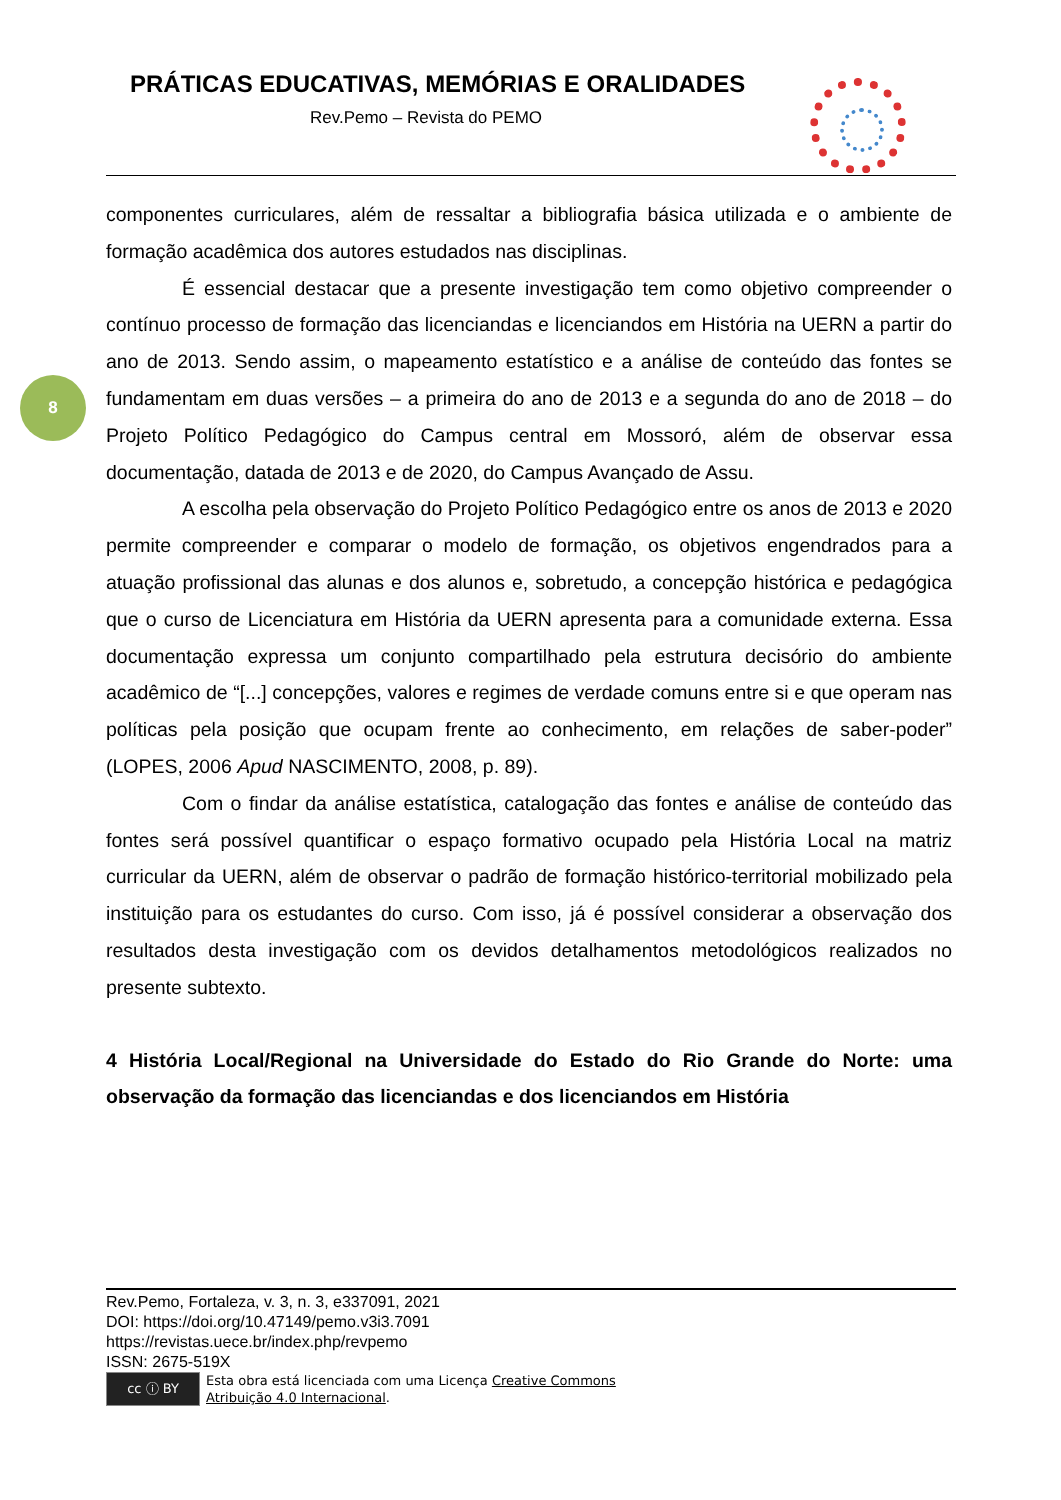PRÁTICAS EDUCATIVAS, MEMÓRIAS E ORALIDADES
Rev.Pemo – Revista do PEMO
8
componentes curriculares, além de ressaltar a bibliografia básica utilizada e o ambiente de formação acadêmica dos autores estudados nas disciplinas.
É essencial destacar que a presente investigação tem como objetivo compreender o contínuo processo de formação das licenciandas e licenciandos em História na UERN a partir do ano de 2013. Sendo assim, o mapeamento estatístico e a análise de conteúdo das fontes se fundamentam em duas versões – a primeira do ano de 2013 e a segunda do ano de 2018 – do Projeto Político Pedagógico do Campus central em Mossoró, além de observar essa documentação, datada de 2013 e de 2020, do Campus Avançado de Assu.
A escolha pela observação do Projeto Político Pedagógico entre os anos de 2013 e 2020 permite compreender e comparar o modelo de formação, os objetivos engendrados para a atuação profissional das alunas e dos alunos e, sobretudo, a concepção histórica e pedagógica que o curso de Licenciatura em História da UERN apresenta para a comunidade externa. Essa documentação expressa um conjunto compartilhado pela estrutura decisório do ambiente acadêmico de “[...] concepções, valores e regimes de verdade comuns entre si e que operam nas políticas pela posição que ocupam frente ao conhecimento, em relações de saber-poder” (LOPES, 2006 Apud NASCIMENTO, 2008, p. 89).
Com o findar da análise estatística, catalogação das fontes e análise de conteúdo das fontes será possível quantificar o espaço formativo ocupado pela História Local na matriz curricular da UERN, além de observar o padrão de formação histórico-territorial mobilizado pela instituição para os estudantes do curso. Com isso, já é possível considerar a observação dos resultados desta investigação com os devidos detalhamentos metodológicos realizados no presente subtexto.
4 História Local/Regional na Universidade do Estado do Rio Grande do Norte: uma observação da formação das licenciandas e dos licenciandos em História
Rev.Pemo, Fortaleza, v. 3, n. 3, e337091, 2021
DOI: https://doi.org/10.47149/pemo.v3i3.7091
https://revistas.uece.br/index.php/revpemo
ISSN: 2675-519X
cc ⓘ BY
Esta obra está licenciada com uma Licença Creative Commons
Atribuição 4.0 Internacional.